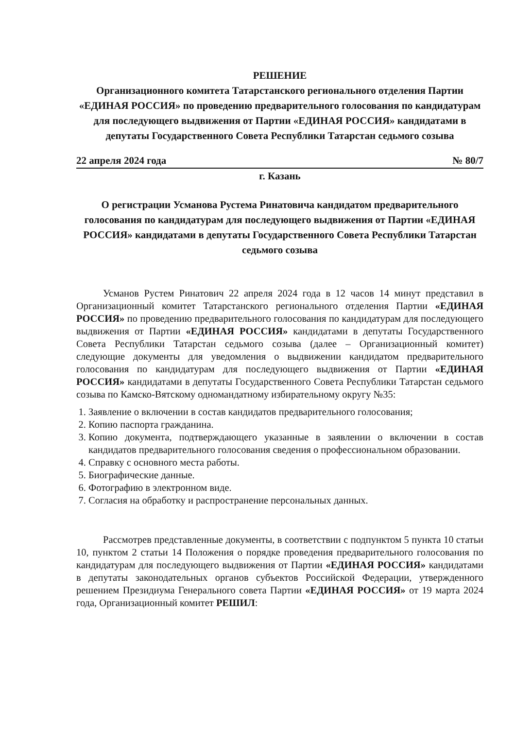РЕШЕНИЕ
Организационного комитета Татарстанского регионального отделения Партии «ЕДИНАЯ РОССИЯ» по проведению предварительного голосования по кандидатурам для последующего выдвижения от Партии «ЕДИНАЯ РОССИЯ» кандидатами в депутаты Государственного Совета Республики Татарстан седьмого созыва
22 апреля 2024 года № 80/7
г. Казань
О регистрации Усманова Рустема Ринатовича кандидатом предварительного голосования по кандидатурам для последующего выдвижения от Партии «ЕДИНАЯ РОССИЯ» кандидатами в депутаты Государственного Совета Республики Татарстан седьмого созыва
Усманов Рустем Ринатович 22 апреля 2024 года в 12 часов 14 минут представил в Организационный комитет Татарстанского регионального отделения Партии «ЕДИНАЯ РОССИЯ» по проведению предварительного голосования по кандидатурам для последующего выдвижения от Партии «ЕДИНАЯ РОССИЯ» кандидатами в депутаты Государственного Совета Республики Татарстан седьмого созыва (далее – Организационный комитет) следующие документы для уведомления о выдвижении кандидатом предварительного голосования по кандидатурам для последующего выдвижения от Партии «ЕДИНАЯ РОССИЯ» кандидатами в депутаты Государственного Совета Республики Татарстан седьмого созыва по Камско-Вятскому одномандатному избирательному округу №35:
1. Заявление о включении в состав кандидатов предварительного голосования;
2. Копию паспорта гражданина.
3. Копию документа, подтверждающего указанные в заявлении о включении в состав кандидатов предварительного голосования сведения о профессиональном образовании.
4. Справку с основного места работы.
5. Биографические данные.
6. Фотографию в электронном виде.
7. Согласия на обработку и распространение персональных данных.
Рассмотрев представленные документы, в соответствии с подпунктом 5 пункта 10 статьи 10, пунктом 2 статьи 14 Положения о порядке проведения предварительного голосования по кандидатурам для последующего выдвижения от Партии «ЕДИНАЯ РОССИЯ» кандидатами в депутаты законодательных органов субъектов Российской Федерации, утвержденного решением Президиума Генерального совета Партии «ЕДИНАЯ РОССИЯ» от 19 марта 2024 года, Организационный комитет РЕШИЛ: